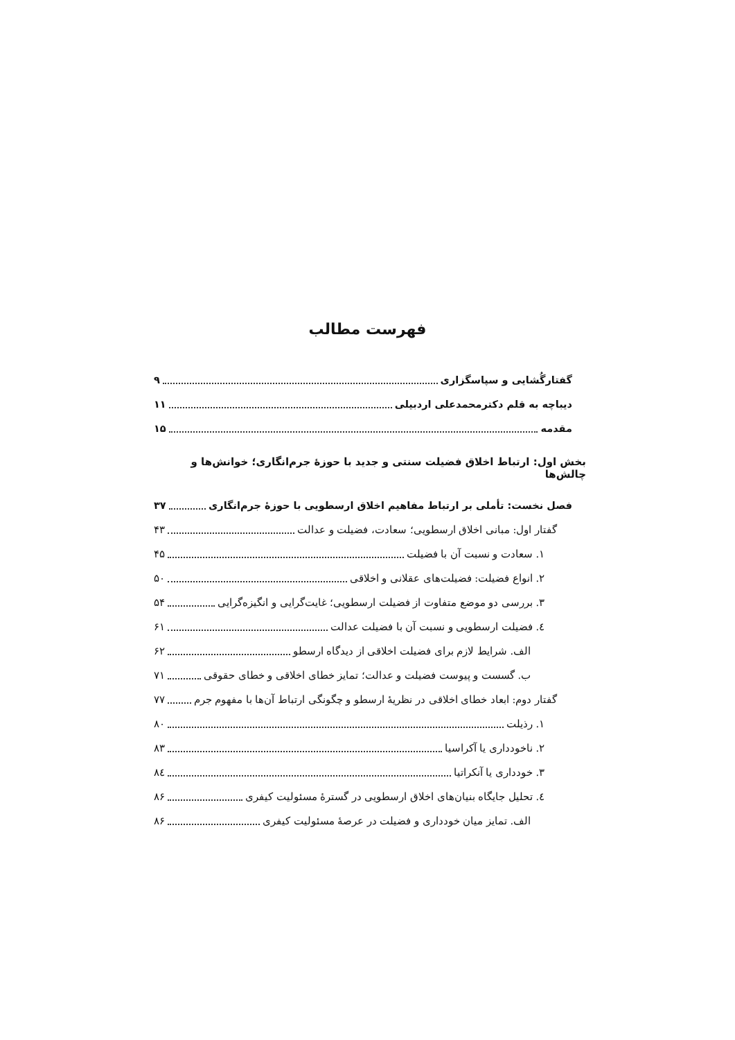فهرست مطالب
گفتارگُشایی و سپاسگزاری ۹
دیباچه به قلم دکترمحمدعلی اردبیلی ۱۱
مقدمه ۱۵
بخش اول: ارتباط اخلاق فضیلت سنتی و جدید با حوزۀ جرم‌انگاری؛ خوانش‌ها و چالش‌ها
فصل نخست: تأملی بر ارتباط مفاهیم اخلاق ارسطویی با حوزۀ جرم‌انگاری ۳۷
گفتار اول: مبانی اخلاق ارسطویی؛ سعادت، فضیلت و عدالت ۴۳
۱. سعادت و نسبت آن با فضیلت ۴۵
۲. انواع فضیلت: فضیلت‌های عقلانی و اخلاقی ۵۰
۳. بررسی دو موضع متفاوت از فضیلت ارسطویی؛ غایت‌گرایی و انگیزه‌گرایی ۵۴
٤. فضیلت ارسطویی و نسبت آن با فضیلت عدالت ۶۱
الف. شرایط لازم برای فضیلت اخلاقی از دیدگاه ارسطو ۶۲
ب. گسست و پیوست فضیلت و عدالت؛ تمایز خطای اخلاقی و خطای حقوقی ۷۱
گفتار دوم: ابعاد خطای اخلاقی در نظریۀ ارسطو و چگونگی ارتباط آن‌ها با مفهوم جرم ۷۷
۱. رذیلت ۸۰
۲. ناخودداری یا آکراسیا ۸۳
۳. خودداری یا آنکراتیا ۸٤
٤. تحلیل جایگاه بنیان‌های اخلاق ارسطویی در گسترۀ مسئولیت کیفری ۸۶
الف. تمایز میان خودداری و فضیلت در عرصۀ مسئولیت کیفری ۸۶